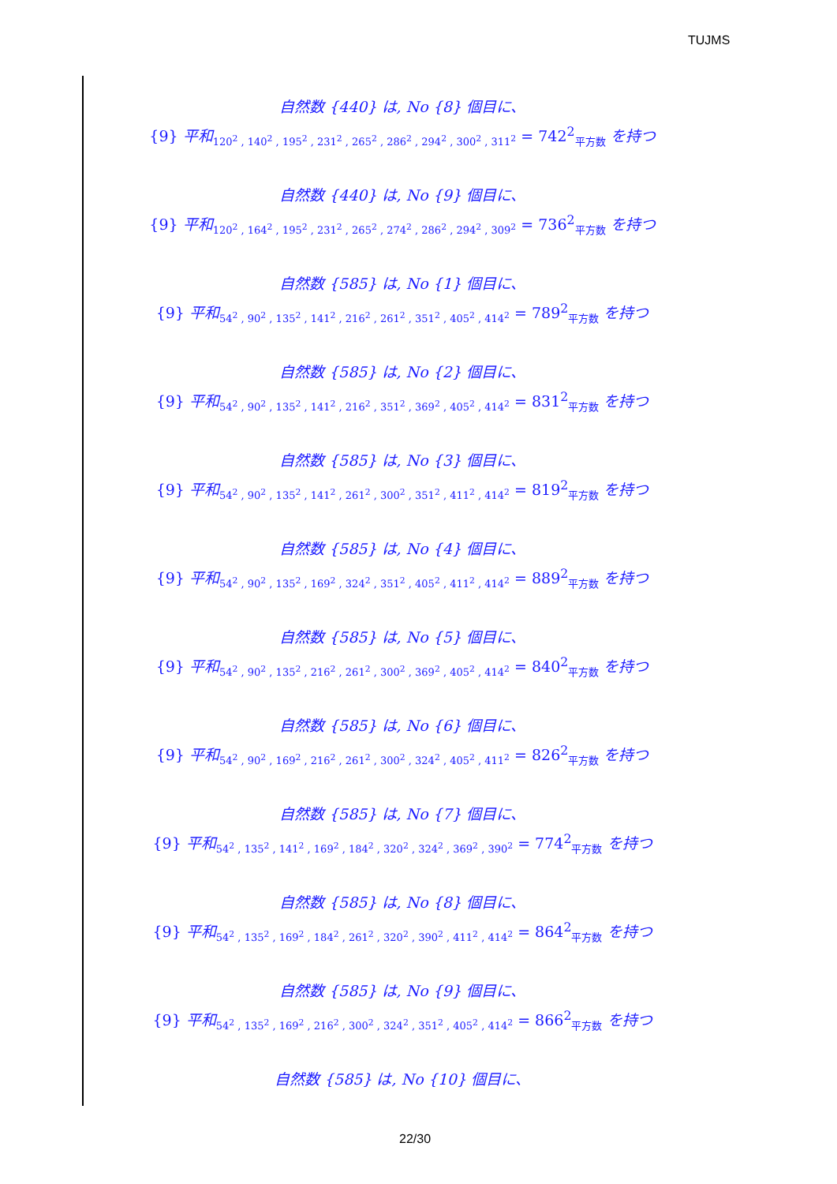TUJMS
自然数 {440} は, No {8} 個目に、
{9} 平和<sub>120<sup>2</sup> , 140<sup>2</sup> , 195<sup>2</sup> , 231<sup>2</sup> , 265<sup>2</sup> , 286<sup>2</sup> , 294<sup>2</sup> , 300<sup>2</sup> , 311<sup>2</sup></sub> = 742<sup>2</sup><sub>平方数</sub> を持つ
自然数 {440} は, No {9} 個目に、
{9} 平和<sub>120<sup>2</sup> , 164<sup>2</sup> , 195<sup>2</sup> , 231<sup>2</sup> , 265<sup>2</sup> , 274<sup>2</sup> , 286<sup>2</sup> , 294<sup>2</sup> , 309<sup>2</sup></sub> = 736<sup>2</sup><sub>平方数</sub> を持つ
自然数 {585} は, No {1} 個目に、
{9} 平和<sub>54<sup>2</sup> , 90<sup>2</sup> , 135<sup>2</sup> , 141<sup>2</sup> , 216<sup>2</sup> , 261<sup>2</sup> , 351<sup>2</sup> , 405<sup>2</sup> , 414<sup>2</sup></sub> = 789<sup>2</sup><sub>平方数</sub> を持つ
自然数 {585} は, No {2} 個目に、
{9} 平和<sub>54<sup>2</sup> , 90<sup>2</sup> , 135<sup>2</sup> , 141<sup>2</sup> , 216<sup>2</sup> , 351<sup>2</sup> , 369<sup>2</sup> , 405<sup>2</sup> , 414<sup>2</sup></sub> = 831<sup>2</sup><sub>平方数</sub> を持つ
自然数 {585} は, No {3} 個目に、
{9} 平和<sub>54<sup>2</sup> , 90<sup>2</sup> , 135<sup>2</sup> , 141<sup>2</sup> , 261<sup>2</sup> , 300<sup>2</sup> , 351<sup>2</sup> , 411<sup>2</sup> , 414<sup>2</sup></sub> = 819<sup>2</sup><sub>平方数</sub> を持つ
自然数 {585} は, No {4} 個目に、
{9} 平和<sub>54<sup>2</sup> , 90<sup>2</sup> , 135<sup>2</sup> , 169<sup>2</sup> , 324<sup>2</sup> , 351<sup>2</sup> , 405<sup>2</sup> , 411<sup>2</sup> , 414<sup>2</sup></sub> = 889<sup>2</sup><sub>平方数</sub> を持つ
自然数 {585} は, No {5} 個目に、
{9} 平和<sub>54<sup>2</sup> , 90<sup>2</sup> , 135<sup>2</sup> , 216<sup>2</sup> , 261<sup>2</sup> , 300<sup>2</sup> , 369<sup>2</sup> , 405<sup>2</sup> , 414<sup>2</sup></sub> = 840<sup>2</sup><sub>平方数</sub> を持つ
自然数 {585} は, No {6} 個目に、
{9} 平和<sub>54<sup>2</sup> , 90<sup>2</sup> , 169<sup>2</sup> , 216<sup>2</sup> , 261<sup>2</sup> , 300<sup>2</sup> , 324<sup>2</sup> , 405<sup>2</sup> , 411<sup>2</sup></sub> = 826<sup>2</sup><sub>平方数</sub> を持つ
自然数 {585} は, No {7} 個目に、
{9} 平和<sub>54<sup>2</sup> , 135<sup>2</sup> , 141<sup>2</sup> , 169<sup>2</sup> , 184<sup>2</sup> , 320<sup>2</sup> , 324<sup>2</sup> , 369<sup>2</sup> , 390<sup>2</sup></sub> = 774<sup>2</sup><sub>平方数</sub> を持つ
自然数 {585} は, No {8} 個目に、
{9} 平和<sub>54<sup>2</sup> , 135<sup>2</sup> , 169<sup>2</sup> , 184<sup>2</sup> , 261<sup>2</sup> , 320<sup>2</sup> , 390<sup>2</sup> , 411<sup>2</sup> , 414<sup>2</sup></sub> = 864<sup>2</sup><sub>平方数</sub> を持つ
自然数 {585} は, No {9} 個目に、
{9} 平和<sub>54<sup>2</sup> , 135<sup>2</sup> , 169<sup>2</sup> , 216<sup>2</sup> , 300<sup>2</sup> , 324<sup>2</sup> , 351<sup>2</sup> , 405<sup>2</sup> , 414<sup>2</sup></sub> = 866<sup>2</sup><sub>平方数</sub> を持つ
自然数 {585} は, No {10} 個目に、
22/30